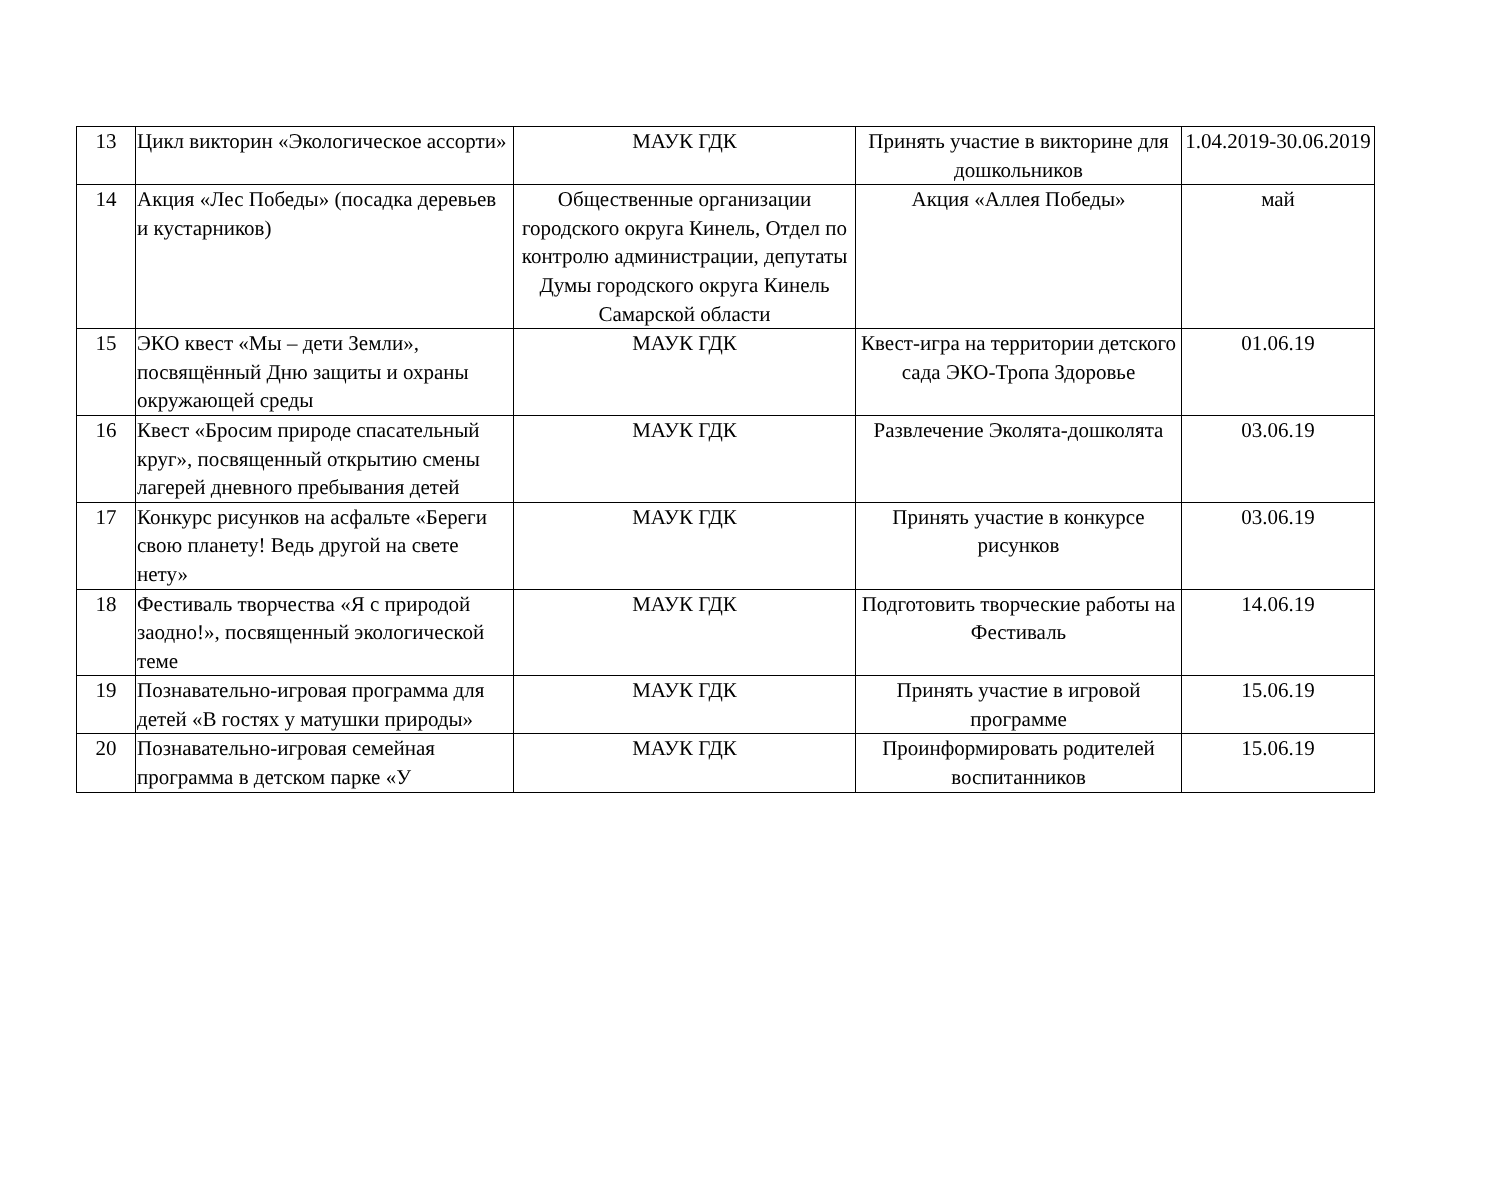| 13 | Цикл викторин «Экологическое ассорти» | МАУК ГДК | Принять участие в викторине для дошкольников | 1.04.2019-30.06.2019 |
| 14 | Акция «Лес Победы» (посадка деревьев и кустарников) | Общественные организации городского округа Кинель, Отдел по контролю администрации, депутаты Думы городского округа Кинель Самарской области | Акция «Аллея Победы» | май |
| 15 | ЭКО квест «Мы – дети Земли», посвящённый Дню защиты и охраны окружающей среды | МАУК ГДК | Квест-игра на территории детского сада ЭКО-Тропа Здоровье | 01.06.19 |
| 16 | Квест «Бросим природе спасательный круг», посвященный открытию смены лагерей дневного пребывания детей | МАУК ГДК | Развлечение Эколята-дошколята | 03.06.19 |
| 17 | Конкурс рисунков на асфальте «Береги свою планету! Ведь другой на свете нету» | МАУК ГДК | Принять участие в конкурсе рисунков | 03.06.19 |
| 18 | Фестиваль творчества «Я с природой заодно!», посвященный экологической теме | МАУК ГДК | Подготовить творческие работы на Фестиваль | 14.06.19 |
| 19 | Познавательно-игровая программа для детей «В гостях у матушки природы» | МАУК ГДК | Принять участие в игровой программе | 15.06.19 |
| 20 | Познавательно-игровая семейная программа в детском парке «У | МАУК ГДК | Проинформировать родителей воспитанников | 15.06.19 |